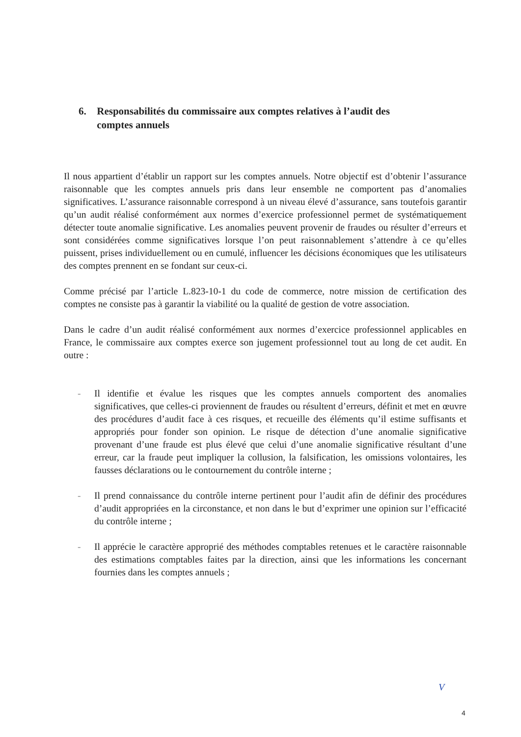6. Responsabilités du commissaire aux comptes relatives à l’audit des
comptes annuels
Il nous appartient d’établir un rapport sur les comptes annuels. Notre objectif est d’obtenir l’assurance raisonnable que les comptes annuels pris dans leur ensemble ne comportent pas d’anomalies significatives. L’assurance raisonnable correspond à un niveau élevé d’assurance, sans toutefois garantir qu’un audit réalisé conformément aux normes d’exercice professionnel permet de systématiquement détecter toute anomalie significative. Les anomalies peuvent provenir de fraudes ou résulter d’erreurs et sont considérées comme significatives lorsque l’on peut raisonnablement s’attendre à ce qu’elles puissent, prises individuellement ou en cumulé, influencer les décisions économiques que les utilisateurs des comptes prennent en se fondant sur ceux-ci.
Comme précisé par l’article L.823-10-1 du code de commerce, notre mission de certification des comptes ne consiste pas à garantir la viabilité ou la qualité de gestion de votre association.
Dans le cadre d’un audit réalisé conformément aux normes d’exercice professionnel applicables en France, le commissaire aux comptes exerce son jugement professionnel tout au long de cet audit. En outre :
- Il identifie et évalue les risques que les comptes annuels comportent des anomalies significatives, que celles-ci proviennent de fraudes ou résultent d’erreurs, définit et met en œuvre des procédures d’audit face à ces risques, et recueille des éléments qu’il estime suffisants et appropriés pour fonder son opinion. Le risque de détection d’une anomalie significative provenant d’une fraude est plus élevé que celui d’une anomalie significative résultant d’une erreur, car la fraude peut impliquer la collusion, la falsification, les omissions volontaires, les fausses déclarations ou le contournement du contrôle interne ;
- Il prend connaissance du contrôle interne pertinent pour l’audit afin de définir des procédures d’audit appropriées en la circonstance, et non dans le but d’exprimer une opinion sur l’efficacité du contrôle interne ;
- Il apprécie le caractère approprié des méthodes comptables retenues et le caractère raisonnable des estimations comptables faites par la direction, ainsi que les informations les concernant fournies dans les comptes annuels ;
V
4